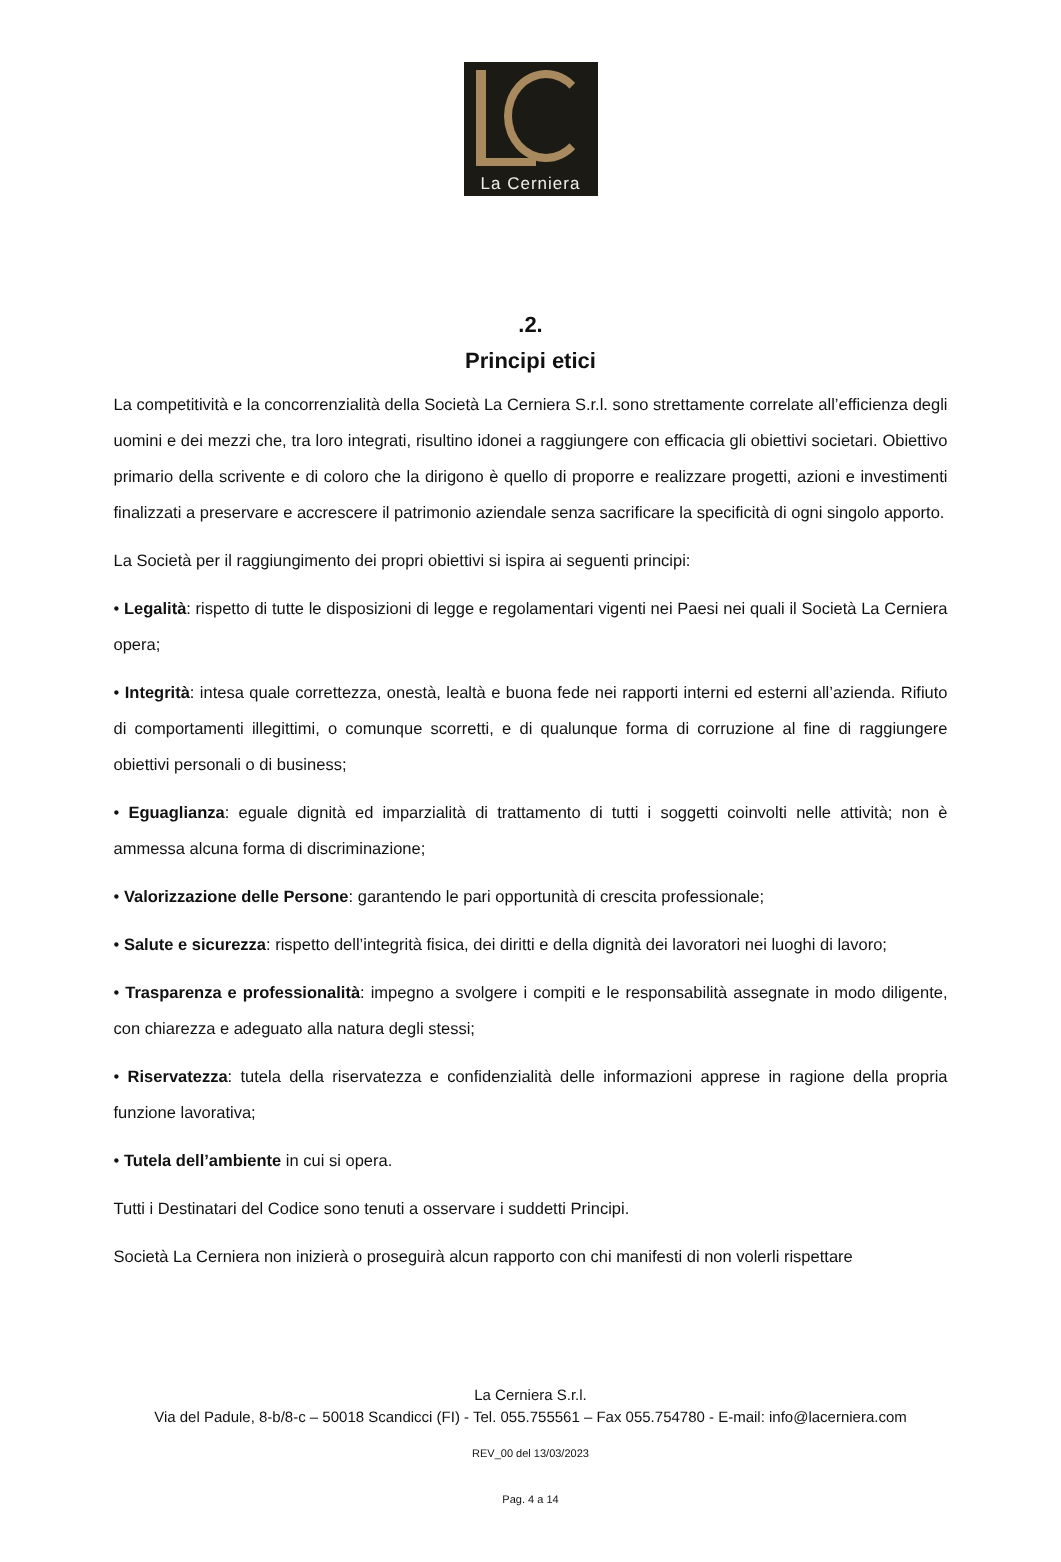La Cerniera
.2.
Principi etici
La competitività e la concorrenzialità della Società La Cerniera S.r.l. sono strettamente correlate all’efficienza degli uomini e dei mezzi che, tra loro integrati, risultino idonei a raggiungere con efficacia gli obiettivi societari. Obiettivo primario della scrivente e di coloro che la dirigono è quello di proporre e realizzare progetti, azioni e investimenti finalizzati a preservare e accrescere il patrimonio aziendale senza sacrificare la specificità di ogni singolo apporto.
La Società per il raggiungimento dei propri obiettivi si ispira ai seguenti principi:
• Legalità: rispetto di tutte le disposizioni di legge e regolamentari vigenti nei Paesi nei quali il Società La Cerniera opera;
• Integrità: intesa quale correttezza, onestà, lealtà e buona fede nei rapporti interni ed esterni all’azienda. Rifiuto di comportamenti illegittimi, o comunque scorretti, e di qualunque forma di corruzione al fine di raggiungere obiettivi personali o di business;
• Eguaglianza: eguale dignità ed imparzialità di trattamento di tutti i soggetti coinvolti nelle attività; non è ammessa alcuna forma di discriminazione;
• Valorizzazione delle Persone: garantendo le pari opportunità di crescita professionale;
• Salute e sicurezza: rispetto dell’integrità fisica, dei diritti e della dignità dei lavoratori nei luoghi di lavoro;
• Trasparenza e professionalità: impegno a svolgere i compiti e le responsabilità assegnate in modo diligente, con chiarezza e adeguato alla natura degli stessi;
• Riservatezza: tutela della riservatezza e confidenzialità delle informazioni apprese in ragione della propria funzione lavorativa;
• Tutela dell’ambiente in cui si opera.
Tutti i Destinatari del Codice sono tenuti a osservare i suddetti Principi.
Società La Cerniera non inizierà o proseguirà alcun rapporto con chi manifesti di non volerli rispettare
La Cerniera S.r.l.
Via del Padule, 8-b/8-c – 50018 Scandicci (FI) - Tel. 055.755561 – Fax 055.754780 - E-mail: info@lacerniera.com
REV_00 del 13/03/2023
Pag. 4 a 14